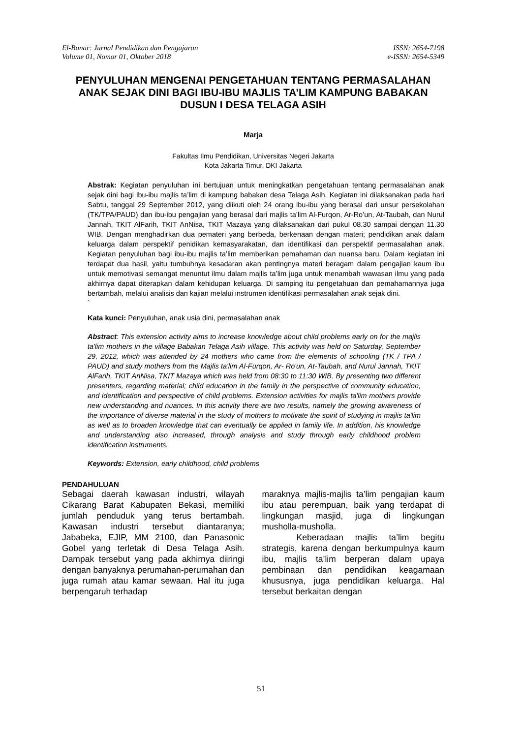El-Banar: Jurnal Pendidikan dan Pengajaran
Volume 01, Nomor 01, Oktober 2018 ISSN: 2654-7198
e-ISSN: 2654-5349
PENYULUHAN MENGENAI PENGETAHUAN TENTANG PERMASALAHAN ANAK SEJAK DINI BAGI IBU-IBU MAJLIS TA’LIM KAMPUNG BABAKAN DUSUN I DESA TELAGA ASIH
Marja
Fakultas Ilmu Pendidikan, Universitas Negeri Jakarta
Kota Jakarta Timur, DKI Jakarta
Abstrak: Kegiatan penyuluhan ini bertujuan untuk meningkatkan pengetahuan tentang permasalahan anak sejak dini bagi ibu-ibu majlis ta’lim di kampung babakan desa Telaga Asih. Kegiatan ini dilaksanakan pada hari Sabtu, tanggal 29 September 2012, yang diikuti oleh 24 orang ibu-ibu yang berasal dari unsur persekolahan (TK/TPA/PAUD) dan ibu-ibu pengajian yang berasal dari majlis ta’lim Al-Furqon, Ar-Ro’un, At-Taubah, dan Nurul Jannah, TKIT AlFarih, TKIT AnNisa, TKIT Mazaya yang dilaksanakan dari pukul 08.30 sampai dengan 11.30 WIB. Dengan menghadirkan dua pemateri yang berbeda, berkenaan dengan materi; pendidikan anak dalam keluarga dalam perspektif penidikan kemasyarakatan, dan identifikasi dan perspektif permasalahan anak. Kegiatan penyuluhan bagi ibu-ibu majlis ta’lim memberikan pemahaman dan nuansa baru. Dalam kegiatan ini terdapat dua hasil, yaitu tumbuhnya kesadaran akan pentingnya materi beragam dalam pengajian kaum ibu untuk memotivasi semangat menuntut ilmu dalam majlis ta’lim juga untuk menambah wawasan ilmu yang pada akhirnya dapat diterapkan dalam kehidupan keluarga. Di samping itu pengetahuan dan pemahamannya juga bertambah, melalui analisis dan kajian melalui instrumen identifikasi permasalahan anak sejak dini.
`
Kata kunci: Penyuluhan, anak usia dini, permasalahan anak
Abstract: This extension activity aims to increase knowledge about child problems early on for the majlis ta'lim mothers in the village Babakan Telaga Asih village. This activity was held on Saturday, September 29, 2012, which was attended by 24 mothers who came from the elements of schooling (TK / TPA / PAUD) and study mothers from the Majlis ta'lim Al-Furqon, Ar- Ro'un, At-Taubah, and Nurul Jannah, TKIT AlFarih, TKIT AnNisa, TKIT Mazaya which was held from 08:30 to 11:30 WIB. By presenting two different presenters, regarding material; child education in the family in the perspective of community education, and identification and perspective of child problems. Extension activities for majlis ta'lim mothers provide new understanding and nuances. In this activity there are two results, namely the growing awareness of the importance of diverse material in the study of mothers to motivate the spirit of studying in majlis ta'lim as well as to broaden knowledge that can eventually be applied in family life. In addition, his knowledge and understanding also increased, through analysis and study through early childhood problem identification instruments.
Keywords: Extension, early childhood, child problems
PENDAHULUAN
Sebagai daerah kawasan industri, wilayah Cikarang Barat Kabupaten Bekasi, memiliki jumlah penduduk yang terus bertambah. Kawasan industri tersebut diantaranya; Jababeka, EJIP, MM 2100, dan Panasonic Gobel yang terletak di Desa Telaga Asih. Dampak tersebut yang pada akhirnya diiringi dengan banyaknya perumahan-perumahan dan juga rumah atau kamar sewaan. Hal itu juga berpengaruh terhadap
maraknya majlis-majlis ta’lim pengajian kaum ibu atau perempuan, baik yang terdapat di lingkungan masjid, juga di lingkungan musholla-musholla.
Keberadaan majlis ta’lim begitu strategis, karena dengan berkumpulnya kaum ibu, majlis ta’lim berperan dalam upaya pembinaan dan pendidikan keagamaan khususnya, juga pendidikan keluarga. Hal tersebut berkaitan dengan
51